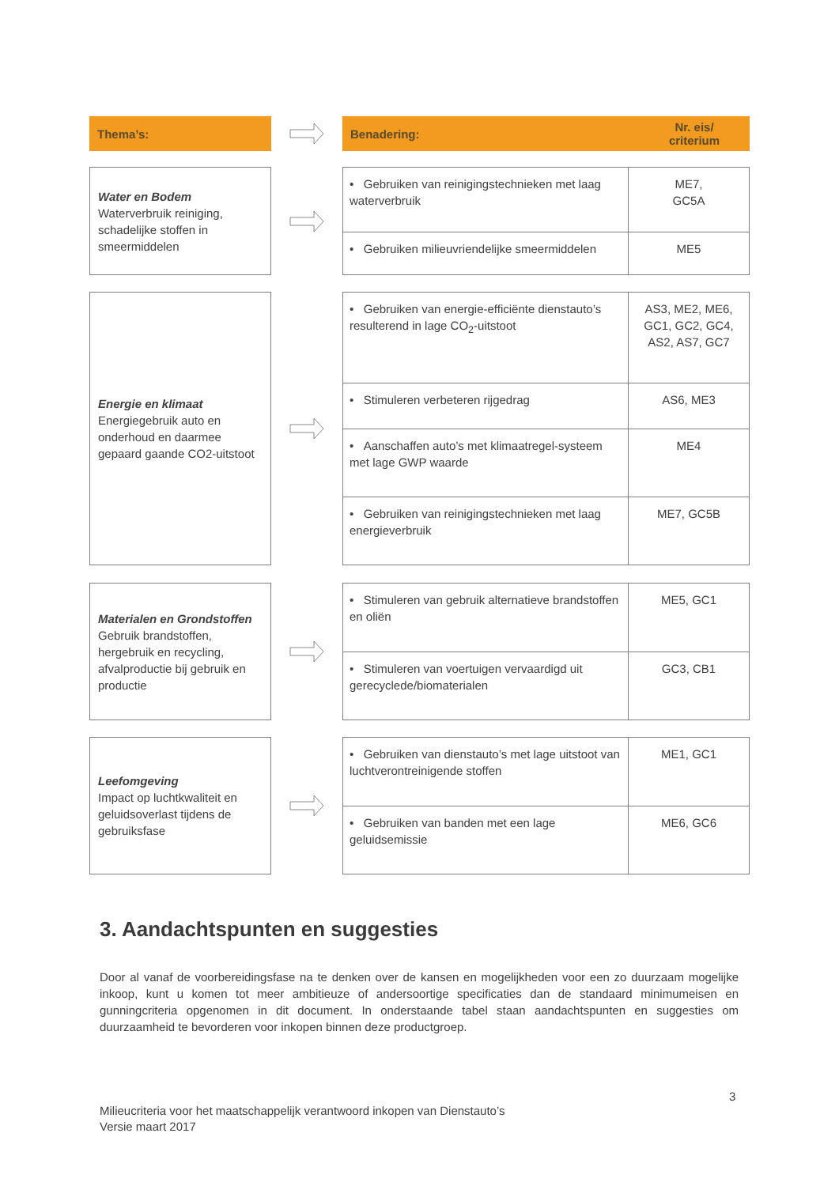Thema’s:
Benadering: Nr. eis/
criterium
Water en Bodem
Waterverbruik reiniging, schadelijke stoffen in smeermiddelen
| • Gebruiken van reinigingstechnieken met laag waterverbruik | ME7, GC5A |
| • Gebruiken milieuvriendelijke smeermiddelen | ME5 |
Energie en klimaat
Energiegebruik auto en onderhoud en daarmee gepaard gaande CO2-uitstoot
| • Gebruiken van energie-efficiënte dienstauto’s resulterend in lage CO<sub>2</sub>-uitstoot | AS3, ME2, ME6, GC1, GC2, GC4, AS2, AS7, GC7 |
| • Stimuleren verbeteren rijgedrag | AS6, ME3 |
| • Aanschaffen auto’s met klimaatregel-systeem met lage GWP waarde | ME4 |
| • Gebruiken van reinigingstechnieken met laag energieverbruik | ME7, GC5B |
Materialen en Grondstoffen
Gebruik brandstoffen, hergebruik en recycling, afvalproductie bij gebruik en productie
| • Stimuleren van gebruik alternatieve brandstoffen en oliën | ME5, GC1 |
| • Stimuleren van voertuigen vervaardigd uit gerecyclede/biomaterialen | GC3, CB1 |
Leefomgeving
Impact op luchtkwaliteit en geluidsoverlast tijdens de gebruiksfase
| • Gebruiken van dienstauto’s met lage uitstoot van luchtverontreinigende stoffen | ME1, GC1 |
| • Gebruiken van banden met een lage geluidsemissie | ME6, GC6 |
3. Aandachtspunten en suggesties
Door al vanaf de voorbereidingsfase na te denken over de kansen en mogelijkheden voor een zo duurzaam mogelijke inkoop, kunt u komen tot meer ambitieuze of andersoortige specificaties dan de standaard minimumeisen en gunningcriteria opgenomen in dit document. In onderstaande tabel staan aandachtspunten en suggesties om duurzaamheid te bevorderen voor inkopen binnen deze productgroep.
3
Milieucriteria voor het maatschappelijk verantwoord inkopen van Dienstauto’s
Versie maart 2017